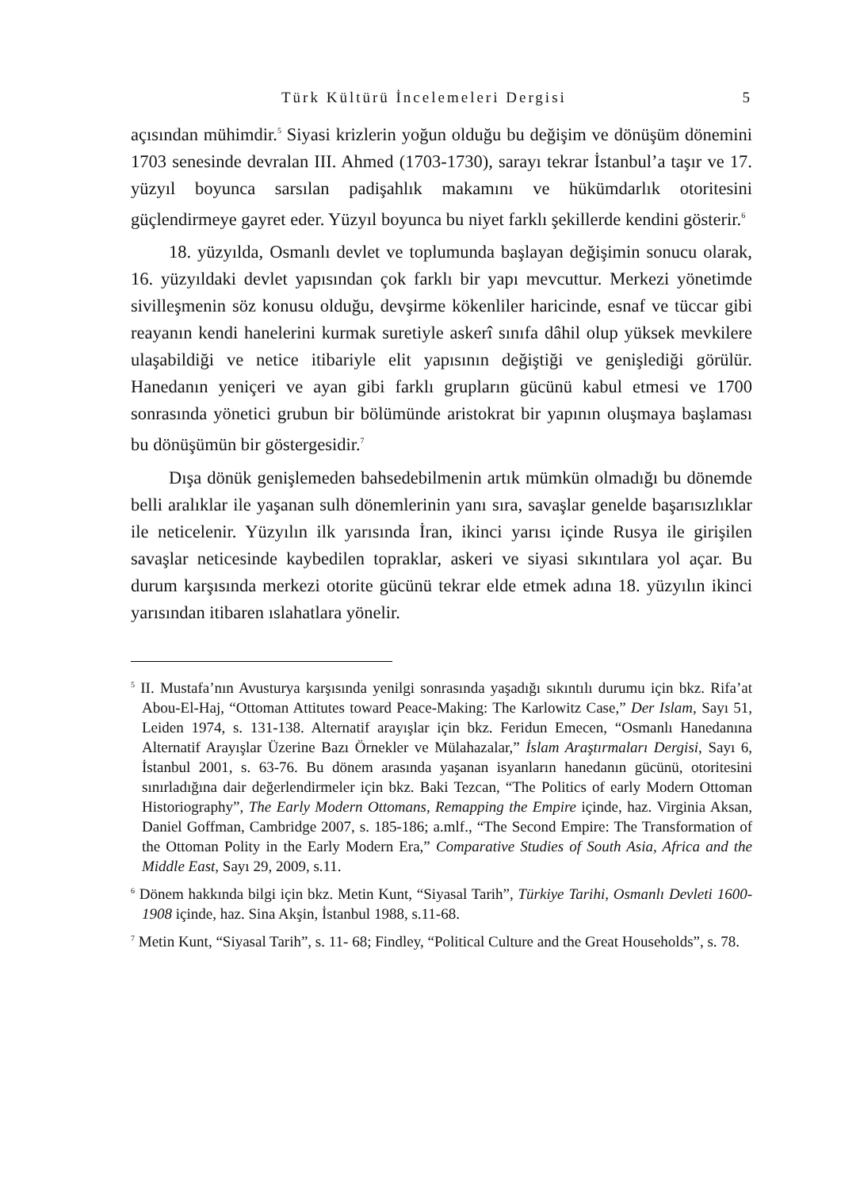Türk Kültürü İncelemeleri Dergisi 5
açısından mühimdir.<sup>5</sup> Siyasi krizlerin yoğun olduğu bu değişim ve dönüşüm dönemini 1703 senesinde devralan III. Ahmed (1703-1730), sarayı tekrar İstanbul’a taşır ve 17. yüzyıl boyunca sarsılan padişahlık makamını ve hükümdarlık otoritesini güçlendirmeye gayret eder. Yüzyıl boyunca bu niyet farklı şekillerde kendini gösterir.<sup>6</sup>
18. yüzyılda, Osmanlı devlet ve toplumunda başlayan değişimin sonucu olarak, 16. yüzyıldaki devlet yapısından çok farklı bir yapı mevcuttur. Merkezi yönetimde sivilleşmenin söz konusu olduğu, devşirme kökenliler haricinde, esnaf ve tüccar gibi reayanın kendi hanelerini kurmak suretiyle askerî sınıfa dâhil olup yüksek mevkilere ulaşabildiği ve netice itibariyle elit yapısının değiştiği ve genişlediği görülür. Hanedanın yeniçeri ve ayan gibi farklı grupların gücünü kabul etmesi ve 1700 sonrasında yönetici grubun bir bölümünde aristokrat bir yapının oluşmaya başlaması bu dönüşümün bir göstergesidir.<sup>7</sup>
Dışa dönük genişlemeden bahsedebilmenin artık mümkün olmadığı bu dönemde belli aralıklar ile yaşanan sulh dönemlerinin yanı sıra, savaşlar genelde başarısızlıklar ile neticelenir. Yüzyılın ilk yarısında İran, ikinci yarısı içinde Rusya ile girişilen savaşlar neticesinde kaybedilen topraklar, askeri ve siyasi sıkıntılara yol açar. Bu durum karşısında merkezi otorite gücünü tekrar elde etmek adına 18. yüzyılın ikinci yarısından itibaren ıslahatlara yönelir.
<sup>5</sup> II. Mustafa’nın Avusturya karşısında yenilgi sonrasında yaşadığı sıkıntılı durumu için bkz. Rifa’at Abou-El-Haj, “Ottoman Attitutes toward Peace-Making: The Karlowitz Case,” Der Islam, Sayı 51, Leiden 1974, s. 131-138. Alternatif arayışlar için bkz. Feridun Emecen, “Osmanlı Hanedanına Alternatif Arayışlar Üzerine Bazı Örnekler ve Mülahazalar,” İslam Araştırmaları Dergisi, Sayı 6, İstanbul 2001, s. 63-76. Bu dönem arasında yaşanan isyanların hanedanın gücünü, otoritesini sınırladığına dair değerlendirmeler için bkz. Baki Tezcan, “The Politics of early Modern Ottoman Historiography”, The Early Modern Ottomans, Remapping the Empire içinde, haz. Virginia Aksan, Daniel Goffman, Cambridge 2007, s. 185-186; a.mlf., “The Second Empire: The Transformation of the Ottoman Polity in the Early Modern Era,” Comparative Studies of South Asia, Africa and the Middle East, Sayı 29, 2009, s.11.
<sup>6</sup> Dönem hakkında bilgi için bkz. Metin Kunt, “Siyasal Tarih”, Türkiye Tarihi, Osmanlı Devleti 1600-1908 içinde, haz. Sina Akşin, İstanbul 1988, s.11-68.
<sup>7</sup> Metin Kunt, “Siyasal Tarih”, s. 11- 68; Findley, “Political Culture and the Great Households”, s. 78.